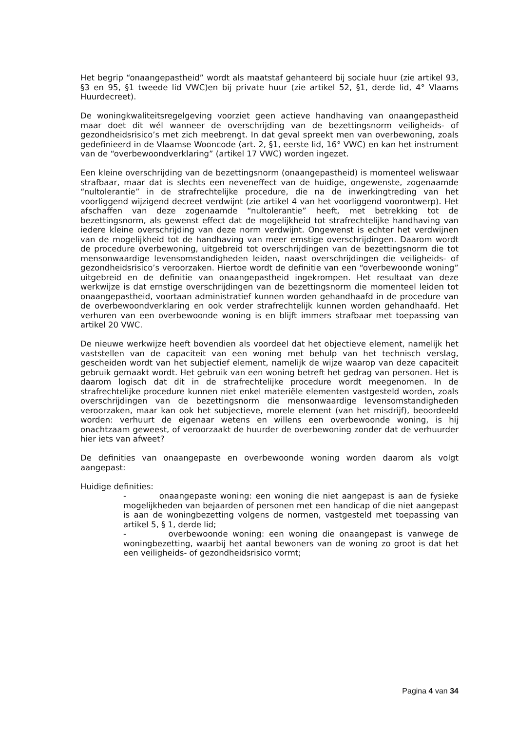Het begrip “onaangepastheid” wordt als maatstaf gehanteerd bij sociale huur (zie artikel 93, §3 en 95, §1 tweede lid VWC)en bij private huur (zie artikel 52, §1, derde lid, 4° Vlaams Huurdecreet).
De woningkwaliteitsregelgeving voorziet geen actieve handhaving van onaangepastheid maar doet dit wél wanneer de overschrijding van de bezettingsnorm veiligheids- of gezondheidsrisico’s met zich meebrengt. In dat geval spreekt men van overbewoning, zoals gedefinieerd in de Vlaamse Wooncode (art. 2, §1, eerste lid, 16° VWC) en kan het instrument van de “overbewoondverklaring” (artikel 17 VWC) worden ingezet.
Een kleine overschrijding van de bezettingsnorm (onaangepastheid) is momenteel weliswaar strafbaar, maar dat is slechts een neveneffect van de huidige, ongewenste, zogenaamde “nultolerantie” in de strafrechtelijke procedure, die na de inwerkingtreding van het voorliggend wijzigend decreet verdwijnt (zie artikel 4 van het voorliggend voorontwerp). Het afschaffen van deze zogenaamde “nultolerantie” heeft, met betrekking tot de bezettingsnorm, als gewenst effect dat de mogelijkheid tot strafrechtelijke handhaving van iedere kleine overschrijding van deze norm verdwijnt. Ongewenst is echter het verdwijnen van de mogelijkheid tot de handhaving van meer ernstige overschrijdingen. Daarom wordt de procedure overbewoning, uitgebreid tot overschrijdingen van de bezettingsnorm die tot mensonwaardige levensomstandigheden leiden, naast overschrijdingen die veiligheids- of gezondheidsrisico’s veroorzaken. Hiertoe wordt de definitie van een “overbewoonde woning” uitgebreid en de definitie van onaangepastheid ingekrompen. Het resultaat van deze werkwijze is dat ernstige overschrijdingen van de bezettingsnorm die momenteel leiden tot onaangepastheid, voortaan administratief kunnen worden gehandhaafd in de procedure van de overbewoondverklaring en ook verder strafrechtelijk kunnen worden gehandhaafd. Het verhuren van een overbewoonde woning is en blijft immers strafbaar met toepassing van artikel 20 VWC.
De nieuwe werkwijze heeft bovendien als voordeel dat het objectieve element, namelijk het vaststellen van de capaciteit van een woning met behulp van het technisch verslag, gescheiden wordt van het subjectief element, namelijk de wijze waarop van deze capaciteit gebruik gemaakt wordt. Het gebruik van een woning betreft het gedrag van personen. Het is daarom logisch dat dit in de strafrechtelijke procedure wordt meegenomen. In de strafrechtelijke procedure kunnen niet enkel materiële elementen vastgesteld worden, zoals overschrijdingen van de bezettingsnorm die mensonwaardige levensomstandigheden veroorzaken, maar kan ook het subjectieve, morele element (van het misdrijf), beoordeeld worden: verhuurt de eigenaar wetens en willens een overbewoonde woning, is hij onachtzaam geweest, of veroorzaakt de huurder de overbewoning zonder dat de verhuurder hier iets van afweet?
De definities van onaangepaste en overbewoonde woning worden daarom als volgt aangepast:
Huidige definities:
- onaangepaste woning: een woning die niet aangepast is aan de fysieke mogelijkheden van bejaarden of personen met een handicap of die niet aangepast is aan de woningbezetting volgens de normen, vastgesteld met toepassing van artikel 5, § 1, derde lid;
- overbewoonde woning: een woning die onaangepast is vanwege de woningbezetting, waarbij het aantal bewoners van de woning zo groot is dat het een veiligheids- of gezondheidsrisico vormt;
Pagina 4 van 34